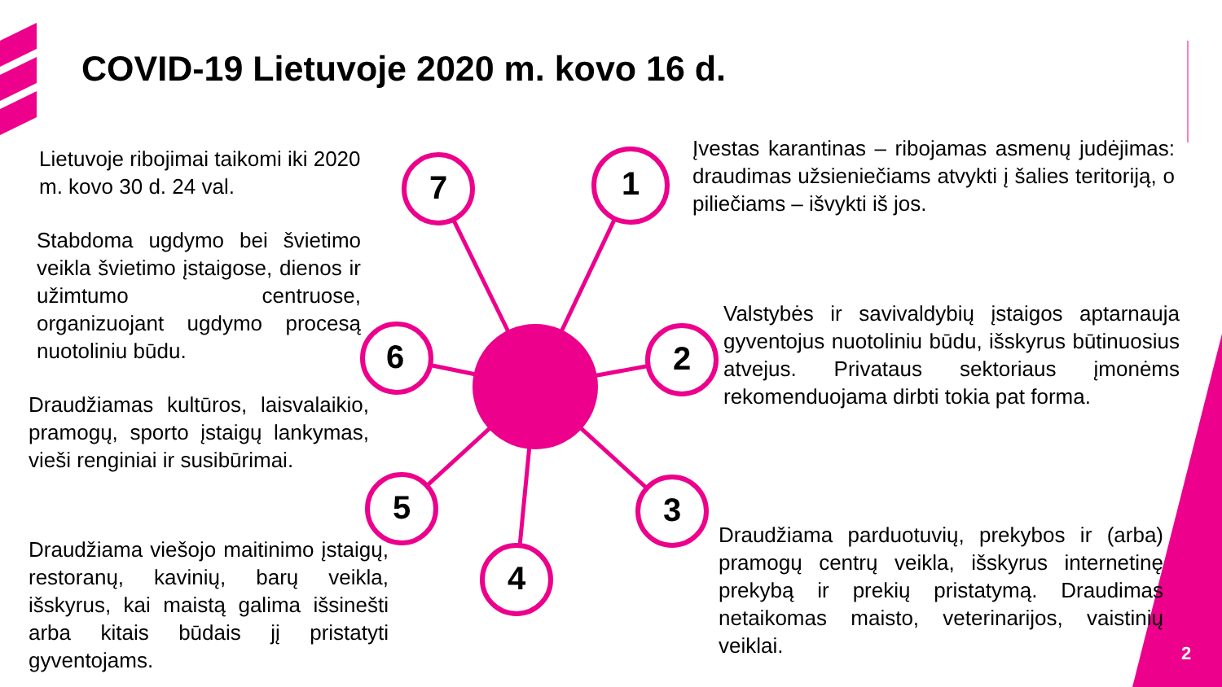COVID-19 Lietuvoje 2020 m. kovo 16 d.
Lietuvoje ribojimai taikomi iki 2020 m. kovo 30 d. 24 val.
Įvestas karantinas – ribojamas asmenų judėjimas: draudimas užsieniečiams atvykti į šalies teritoriją, o piliečiams – išvykti iš jos.
Stabdoma ugdymo bei švietimo veikla švietimo įstaigose, dienos ir užimtumo centruose, organizuojant ugdymo procesą nuotoliniu būdu.
Valstybės ir savivaldybių įstaigos aptarnauja gyventojus nuotoliniu būdu, išskyrus būtinuosius atvejus. Privataus sektoriaus įmonėms rekomenduojama dirbti tokia pat forma.
Draudžiamas kultūros, laisvalaikio, pramogų, sporto įstaigų lankymas, vieši renginiai ir susibūrimai.
Draudžiama viešojo maitinimo įstaigų, restoranų, kavinių, barų veikla, išskyrus, kai maistą galima išsinešti arba kitais būdais jį pristatyti gyventojams.
Draudžiama parduotuvių, prekybos ir (arba) pramogų centrų veikla, išskyrus internetinę prekybą ir prekių pristatymą. Draudimas netaikomas maisto, veterinarijos, vaistinių veiklai.
1
2
3
4
5
6
7
2